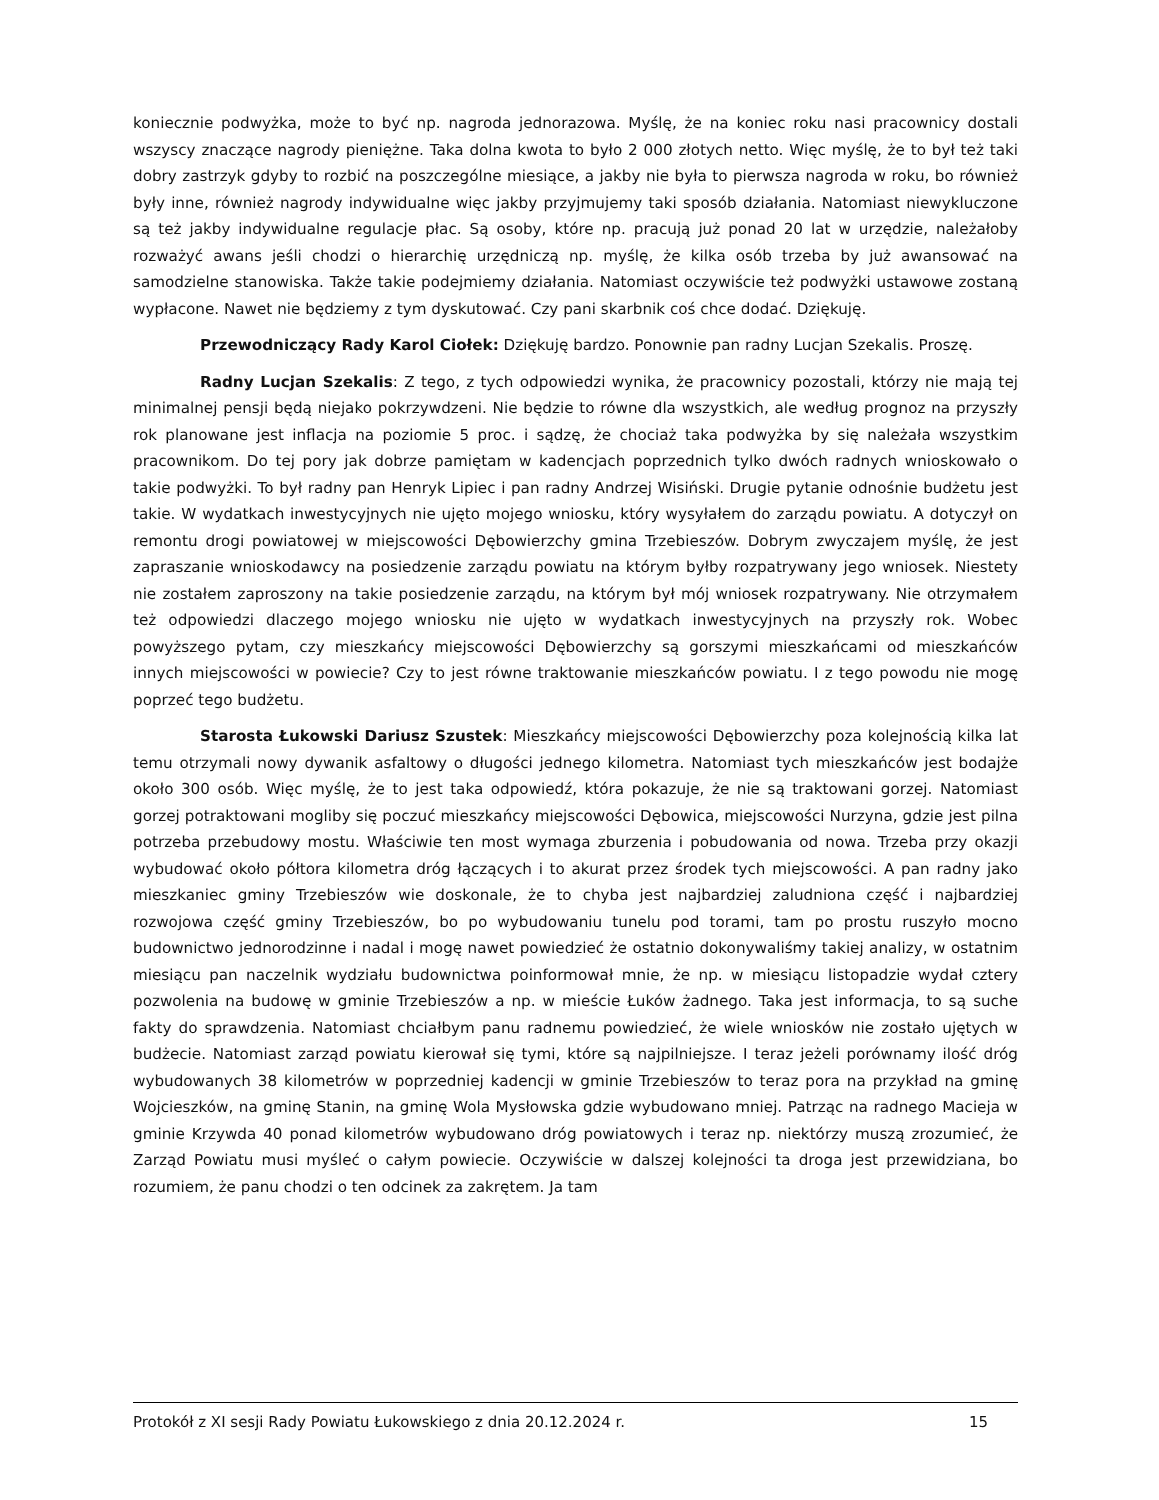koniecznie podwyżka, może to być np. nagroda jednorazowa. Myślę, że na koniec roku nasi pracownicy dostali wszyscy znaczące nagrody pieniężne. Taka dolna kwota to było 2 000 złotych netto. Więc myślę, że to był też taki dobry zastrzyk gdyby to rozbić na poszczególne miesiące, a jakby nie była to pierwsza nagroda w roku, bo również były inne, również nagrody indywidualne więc jakby przyjmujemy taki sposób działania. Natomiast niewykluczone są też jakby indywidualne regulacje płac. Są osoby, które np. pracują już ponad 20 lat w urzędzie, należałoby rozważyć awans jeśli chodzi o hierarchię urzędniczą np. myślę, że kilka osób trzeba by już awansować na samodzielne stanowiska. Także takie podejmiemy działania. Natomiast oczywiście też podwyżki ustawowe zostaną wypłacone. Nawet nie będziemy z tym dyskutować. Czy pani skarbnik coś chce dodać. Dziękuję.
Przewodniczący Rady Karol Ciołek: Dziękuję bardzo. Ponownie pan radny Lucjan Szekalis. Proszę.
Radny Lucjan Szekalis: Z tego, z tych odpowiedzi wynika, że pracownicy pozostali, którzy nie mają tej minimalnej pensji będą niejako pokrzywdzeni. Nie będzie to równe dla wszystkich, ale według prognoz na przyszły rok planowane jest inflacja na poziomie 5 proc. i sądzę, że chociaż taka podwyżka by się należała wszystkim pracownikom. Do tej pory jak dobrze pamiętam w kadencjach poprzednich tylko dwóch radnych wnioskowało o takie podwyżki. To był radny pan Henryk Lipiec i pan radny Andrzej Wisiński. Drugie pytanie odnośnie budżetu jest takie. W wydatkach inwestycyjnych nie ujęto mojego wniosku, który wysyłałem do zarządu powiatu. A dotyczył on remontu drogi powiatowej w miejscowości Dębowierzchy gmina Trzebieszów. Dobrym zwyczajem myślę, że jest zapraszanie wnioskodawcy na posiedzenie zarządu powiatu na którym byłby rozpatrywany jego wniosek. Niestety nie zostałem zaproszony na takie posiedzenie zarządu, na którym był mój wniosek rozpatrywany. Nie otrzymałem też odpowiedzi dlaczego mojego wniosku nie ujęto w wydatkach inwestycyjnych na przyszły rok. Wobec powyższego pytam, czy mieszkańcy miejscowości Dębowierzchy są gorszymi mieszkańcami od mieszkańców innych miejscowości w powiecie? Czy to jest równe traktowanie mieszkańców powiatu. I z tego powodu nie mogę poprzeć tego budżetu.
Starosta Łukowski Dariusz Szustek: Mieszkańcy miejscowości Dębowierzchy poza kolejnością kilka lat temu otrzymali nowy dywanik asfaltowy o długości jednego kilometra. Natomiast tych mieszkańców jest bodajże około 300 osób. Więc myślę, że to jest taka odpowiedź, która pokazuje, że nie są traktowani gorzej. Natomiast gorzej potraktowani mogliby się poczuć mieszkańcy miejscowości Dębowica, miejscowości Nurzyna, gdzie jest pilna potrzeba przebudowy mostu. Właściwie ten most wymaga zburzenia i pobudowania od nowa. Trzeba przy okazji wybudować około półtora kilometra dróg łączących i to akurat przez środek tych miejscowości. A pan radny jako mieszkaniec gminy Trzebieszów wie doskonale, że to chyba jest najbardziej zaludniona część i najbardziej rozwojowa część gminy Trzebieszów, bo po wybudowaniu tunelu pod torami, tam po prostu ruszyło mocno budownictwo jednorodzinne i nadal i mogę nawet powiedzieć że ostatnio dokonywaliśmy takiej analizy, w ostatnim miesiącu pan naczelnik wydziału budownictwa poinformował mnie, że np. w miesiącu listopadzie wydał cztery pozwolenia na budowę w gminie Trzebieszów a np. w mieście Łuków żadnego. Taka jest informacja, to są suche fakty do sprawdzenia. Natomiast chciałbym panu radnemu powiedzieć, że wiele wniosków nie zostało ujętych w budżecie. Natomiast zarząd powiatu kierował się tymi, które są najpilniejsze. I teraz jeżeli porównamy ilość dróg wybudowanych 38 kilometrów w poprzedniej kadencji w gminie Trzebieszów to teraz pora na przykład na gminę Wojcieszków, na gminę Stanin, na gminę Wola Mysłowska gdzie wybudowano mniej. Patrząc na radnego Macieja w gminie Krzywda 40 ponad kilometrów wybudowano dróg powiatowych i teraz np. niektórzy muszą zrozumieć, że Zarząd Powiatu musi myśleć o całym powiecie. Oczywiście w dalszej kolejności ta droga jest przewidziana, bo rozumiem, że panu chodzi o ten odcinek za zakrętem. Ja tam
Protokół z XI sesji Rady Powiatu Łukowskiego z dnia 20.12.2024 r. 15